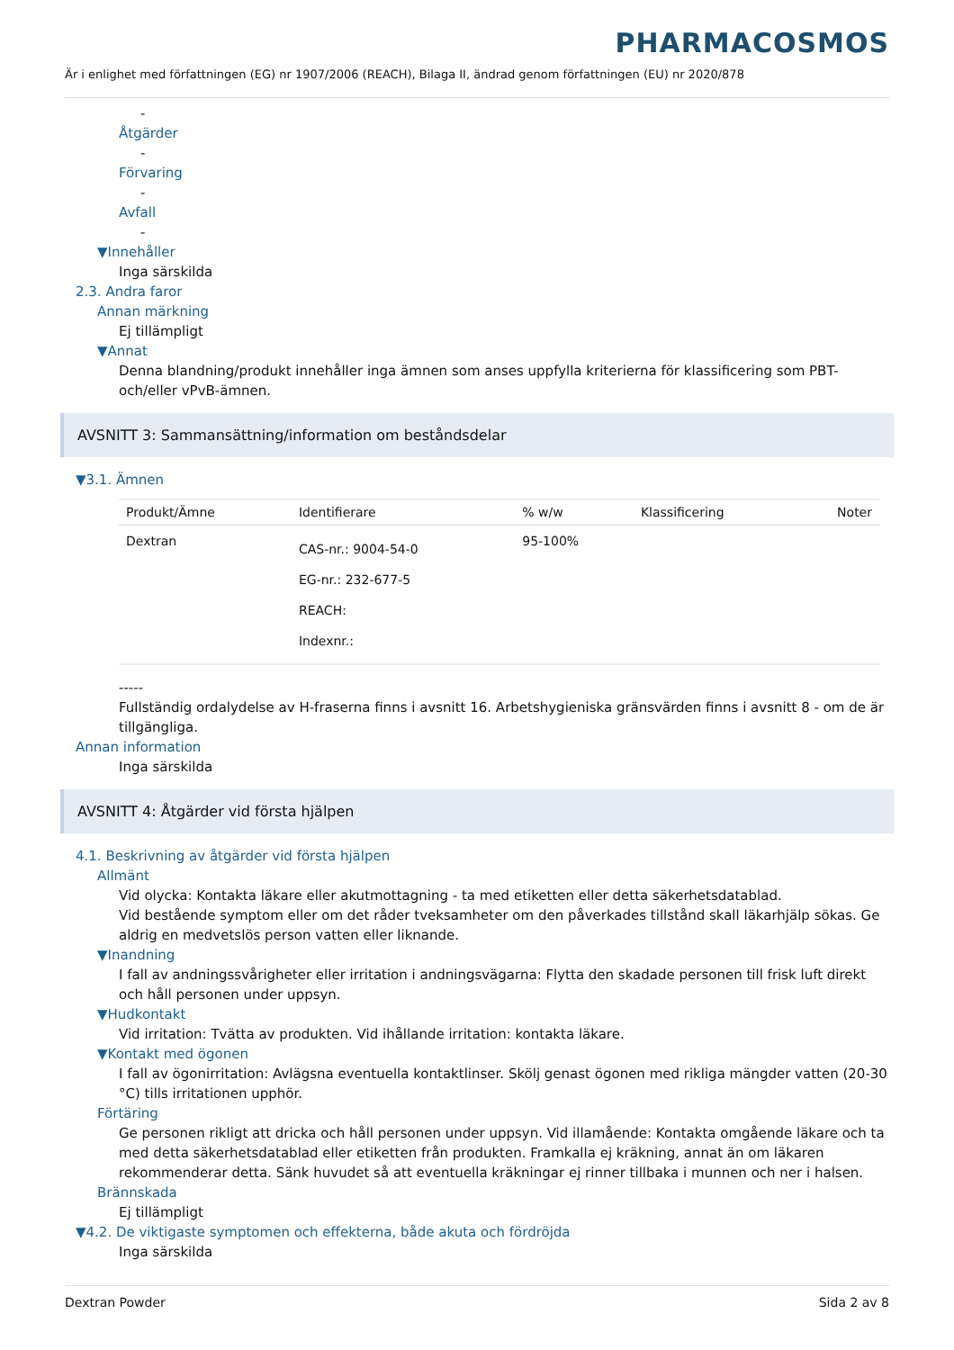PHARMACOSMOS
Är i enlighet med författningen (EG) nr 1907/2006 (REACH), Bilaga II, ändrad genom författningen (EU) nr 2020/878
-
Åtgärder
-
Förvaring
-
Avfall
-
▼Innehåller
Inga särskilda
2.3. Andra faror
Annan märkning
Ej tillämpligt
▼Annat
Denna blandning/produkt innehåller inga ämnen som anses uppfylla kriterierna för klassificering som PBT- och/eller vPvB-ämnen.
AVSNITT 3: Sammansättning/information om beståndsdelar
▼3.1. Ämnen
| Produkt/Ämne | Identifierare | % w/w | Klassificering | Noter |
| --- | --- | --- | --- | --- |
| Dextran | CAS-nr.: 9004-54-0 EG-nr.: 232-677-5 REACH: Indexnr.: | 95-100% | | |
-----
Fullständig ordalydelse av H-fraserna finns i avsnitt 16. Arbetshygieniska gränsvärden finns i avsnitt 8 - om de är tillgängliga.
Annan information
Inga särskilda
AVSNITT 4: Åtgärder vid första hjälpen
4.1. Beskrivning av åtgärder vid första hjälpen
Allmänt
Vid olycka: Kontakta läkare eller akutmottagning - ta med etiketten eller detta säkerhetsdatablad.
Vid bestående symptom eller om det råder tveksamheter om den påverkades tillstånd skall läkarhjälp sökas. Ge aldrig en medvetslös person vatten eller liknande.
▼Inandning
I fall av andningssvårigheter eller irritation i andningsvägarna: Flytta den skadade personen till frisk luft direkt och håll personen under uppsyn.
▼Hudkontakt
Vid irritation: Tvätta av produkten. Vid ihållande irritation: kontakta läkare.
▼Kontakt med ögonen
I fall av ögonirritation: Avlägsna eventuella kontaktlinser. Skölj genast ögonen med rikliga mängder vatten (20-30 °C) tills irritationen upphör.
Förtäring
Ge personen rikligt att dricka och håll personen under uppsyn. Vid illamående: Kontakta omgående läkare och ta med detta säkerhetsdatablad eller etiketten från produkten. Framkalla ej kräkning, annat än om läkaren rekommenderar detta. Sänk huvudet så att eventuella kräkningar ej rinner tillbaka i munnen och ner i halsen.
Brännskada
Ej tillämpligt
▼4.2. De viktigaste symptomen och effekterna, både akuta och fördröjda
Inga särskilda
Dextran Powder Sida 2 av 8